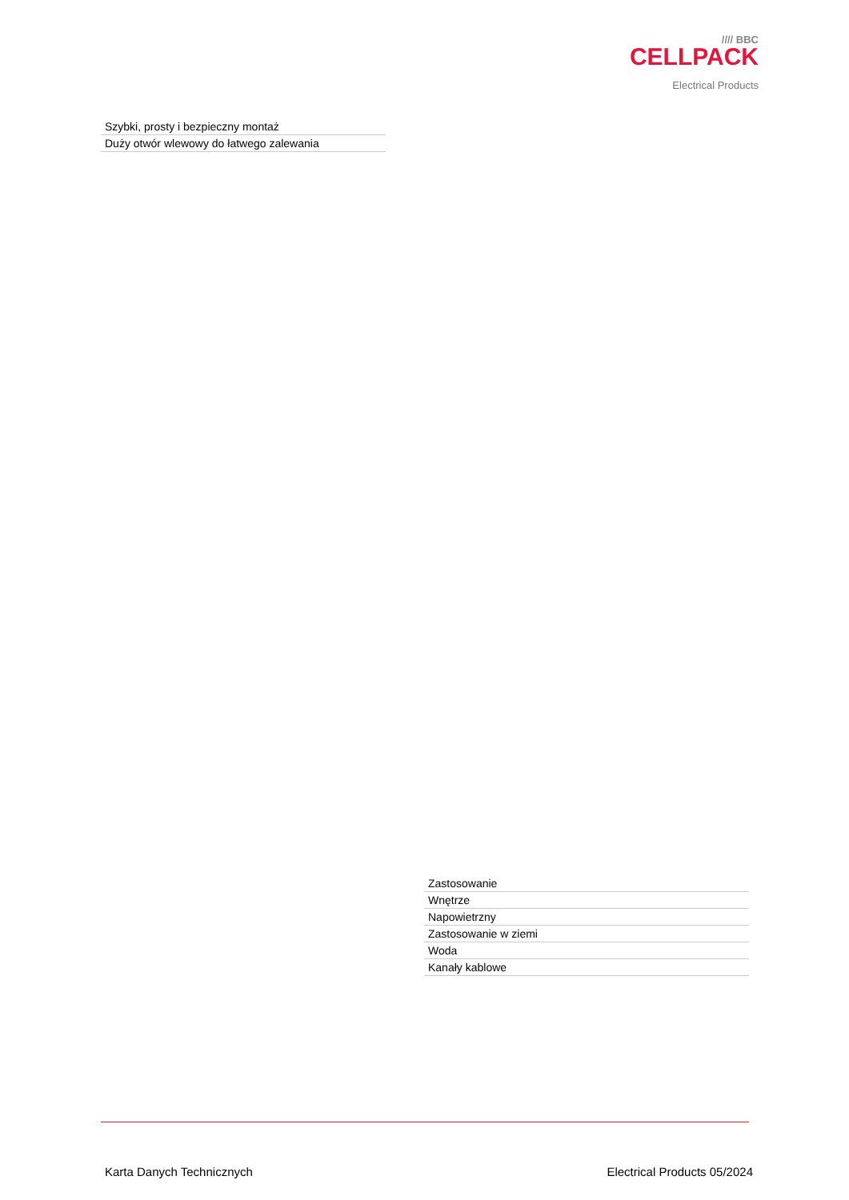//// BBC
CELLPACK
Electrical Products
| Szybki, prosty i bezpieczny montaż |
| Duży otwór wlewowy do łatwego zalewania |
| Zastosowanie |
| Wnętrze |
| Napowietrzny |
| Zastosowanie w ziemi |
| Woda |
| Kanały kablowe |
Karta Danych Technicznych Electrical Products 05/2024